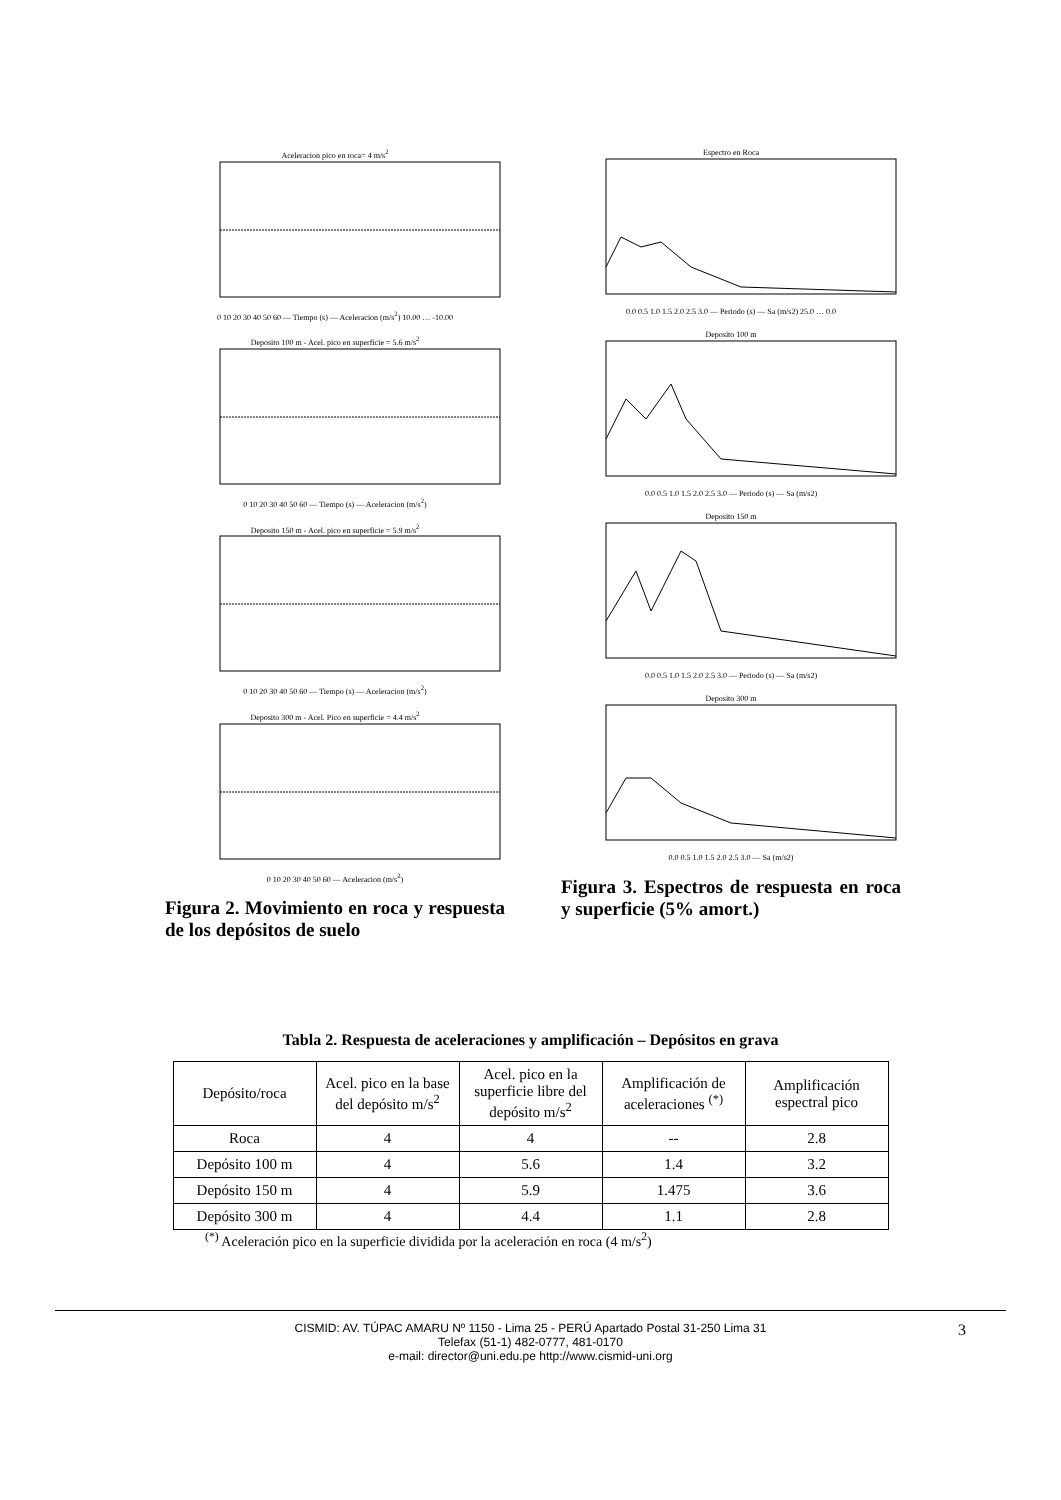Aceleracion pico en roca= 4 m/s<sup>2</sup>
0 10 20 30 40 50 60 — Tiempo (s) — Aceleracion (m/s<sup>2</sup>) 10.00 … -10.00
Deposito 100 m - Acel. pico en superficie = 5.6 m/s<sup>2</sup>
0 10 20 30 40 50 60 — Tiempo (s) — Aceleracion (m/s<sup>2</sup>)
Deposito 150 m - Acel. pico en superficie = 5.9 m/s<sup>2</sup>
0 10 20 30 40 50 60 — Tiempo (s) — Aceleracion (m/s<sup>2</sup>)
Deposito 300 m - Acel. Pico en superficie = 4.4 m/s<sup>2</sup>
0 10 20 30 40 50 60 — Aceleracion (m/s<sup>2</sup>)
Figura 2. Movimiento en roca y respuesta de los depósitos de suelo
Espectro en Roca
0.0 0.5 1.0 1.5 2.0 2.5 3.0 — Periodo (s) — Sa (m/s2) 25.0 … 0.0
Deposito 100 m
0.0 0.5 1.0 1.5 2.0 2.5 3.0 — Periodo (s) — Sa (m/s2)
Deposito 150 m
0.0 0.5 1.0 1.5 2.0 2.5 3.0 — Periodo (s) — Sa (m/s2)
Deposito 300 m
0.0 0.5 1.0 1.5 2.0 2.5 3.0 — Sa (m/s2)
Figura 3. Espectros de respuesta en roca y superficie (5% amort.)
Tabla 2. Respuesta de aceleraciones y amplificación – Depósitos en grava
| Depósito/roca | Acel. pico en la base del depósito m/s<sup>2</sup> | Acel. pico en la superficie libre del depósito m/s<sup>2</sup> | Amplificación de aceleraciones <sup>(*)</sup> | Amplificación espectral pico |
| Roca | 4 | 4 | -- | 2.8 |
| Depósito 100 m | 4 | 5.6 | 1.4 | 3.2 |
| Depósito 150 m | 4 | 5.9 | 1.475 | 3.6 |
| Depósito 300 m | 4 | 4.4 | 1.1 | 2.8 |
<sup>(*)</sup> Aceleración pico en la superficie dividida por la aceleración en roca (4 m/s<sup>2</sup>)
CISMID: AV. TÚPAC AMARU Nº 1150 - Lima 25 - PERÚ Apartado Postal 31-250 Lima 31
Telefax (51-1) 482-0777, 481-0170
e-mail: director@uni.edu.pe http://www.cismid-uni.org
3